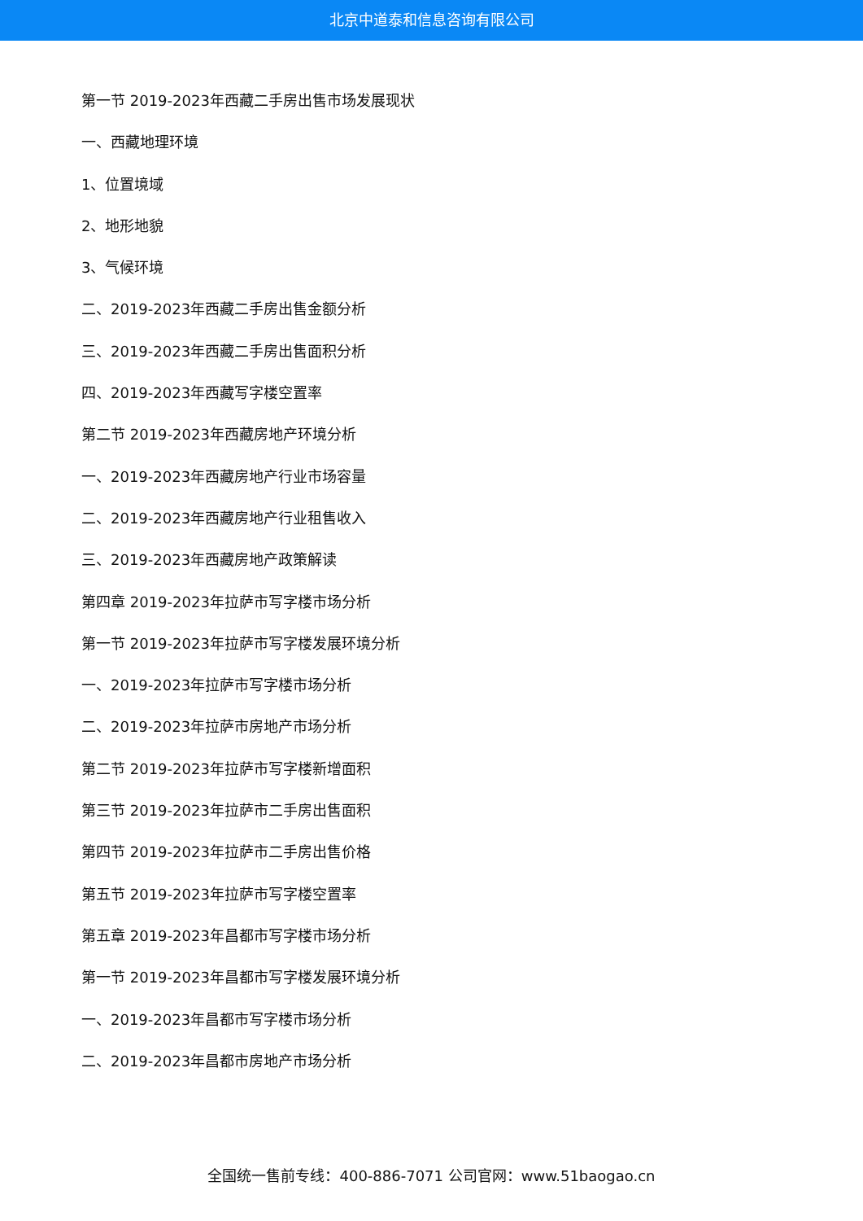北京中道泰和信息咨询有限公司
第一节 2019-2023年西藏二手房出售市场发展现状
一、西藏地理环境
1、位置境域
2、地形地貌
3、气候环境
二、2019-2023年西藏二手房出售金额分析
三、2019-2023年西藏二手房出售面积分析
四、2019-2023年西藏写字楼空置率
第二节 2019-2023年西藏房地产环境分析
一、2019-2023年西藏房地产行业市场容量
二、2019-2023年西藏房地产行业租售收入
三、2019-2023年西藏房地产政策解读
第四章 2019-2023年拉萨市写字楼市场分析
第一节 2019-2023年拉萨市写字楼发展环境分析
一、2019-2023年拉萨市写字楼市场分析
二、2019-2023年拉萨市房地产市场分析
第二节 2019-2023年拉萨市写字楼新增面积
第三节 2019-2023年拉萨市二手房出售面积
第四节 2019-2023年拉萨市二手房出售价格
第五节 2019-2023年拉萨市写字楼空置率
第五章 2019-2023年昌都市写字楼市场分析
第一节 2019-2023年昌都市写字楼发展环境分析
一、2019-2023年昌都市写字楼市场分析
二、2019-2023年昌都市房地产市场分析
全国统一售前专线：400-886-7071 公司官网：www.51baogao.cn